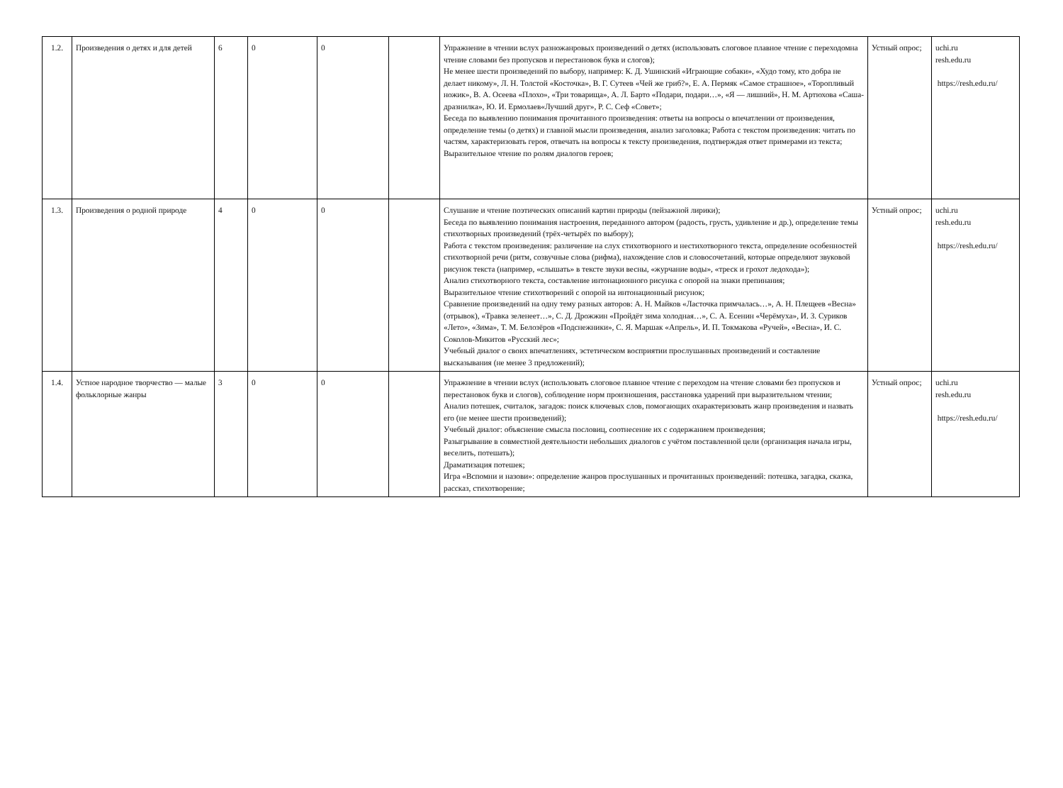| 1.2. | Произведения о детях и для детей | 6 | 0 | 0 | | Упражнение в чтении вслух разножанровых произведений о детях (использовать слоговое плавное чтение с переходомна чтение словами без пропусков и перестановок букв и слогов); Не менее шести произведений по выбору, например: К. Д. Ушинский «Играющие собаки», «Худо тому, кто добра не делает никому», Л. Н. Толстой «Косточка», В. Г. Сутеев «Чей же гриб?», Е. А. Пермяк «Самое страшное», «Торопливый ножик», В. А. Осеева «Плохо», «Три товарища», А. Л. Барто «Подари, подари…», «Я — лишний», Н. М. Артюхова «Саша-дразнилка», Ю. И. Ермолаев«Лучший друг», Р. С. Сеф «Совет»; Беседа по выявлению понимания прочитанного произведения: ответы на вопросы о впечатлении от произведения, определение темы (о детях) и главной мысли произведения, анализ заголовка; Работа с текстом произведения: читать по частям, характеризовать героя, отвечать на вопросы к тексту произведения, подтверждая ответ примерами из текста; Выразительное чтение по ролям диалогов героев; | Устный опрос; | uchi.ru resh.edu.ru https://resh.edu.ru/ |
| 1.3. | Произведения о родной природе | 4 | 0 | 0 | | Слушание и чтение поэтических описаний картин природы (пейзажной лирики); Беседа по выявлению понимания настроения, переданного автором (радость, грусть, удивление и др.), определение темы стихотворных произведений (трёх-четырёх по выбору); Работа с текстом произведения: различение на слух стихотворного и нестихотворного текста, определение особенностей стихотворной речи (ритм, созвучные слова (рифма), нахождение слов и словосочетаний, которые определяют звуковой рисунок текста (например, «слышать» в тексте звуки весны, «журчание воды», «треск и грохот ледохода»); Анализ стихотворного текста, составление интонационного рисунка с опорой на знаки препинания; Выразительное чтение стихотворений с опорой на интонационный рисунок; Сравнение произведений на одну тему разных авторов: А. Н. Майков «Ласточка примчалась…», А. Н. Плещеев «Весна» (отрывок), «Травка зеленеет…», С. Д. Дрожжин «Пройдёт зима холодная…», С. А. Есенин «Черёмуха», И. З. Суриков «Лето», «Зима», Т. М. Белозёров «Подснежники», С. Я. Маршак «Апрель», И. П. Токмакова «Ручей», «Весна», И. С. Соколов-Микитов «Русский лес»; Учебный диалог о своих впечатлениях, эстетическом восприятии прослушанных произведений и составление высказывания (не менее 3 предложений); | Устный опрос; | uchi.ru resh.edu.ru https://resh.edu.ru/ |
| 1.4. | Устное народное творчество — малые фольклорные жанры | 3 | 0 | 0 | | Упражнение в чтении вслух (использовать слоговое плавное чтение с переходом на чтение словами без пропусков и перестановок букв и слогов), соблюдение норм произношения, расстановка ударений при выразительном чтении; Анализ потешек, считалок, загадок: поиск ключевых слов, помогающих охарактеризовать жанр произведения и назвать его (не менее шести произведений); Учебный диалог: объяснение смысла пословиц, соотнесение их с содержанием произведения; Разыгрывание в совместной деятельности небольших диалогов с учётом поставленной цели (организация начала игры, веселить, потешать); Драматизация потешек; Игра «Вспомни и назови»: определение жанров прослушанных и прочитанных произведений: потешка, загадка, сказка, рассказ, стихотворение; | Устный опрос; | uchi.ru resh.edu.ru https://resh.edu.ru/ |